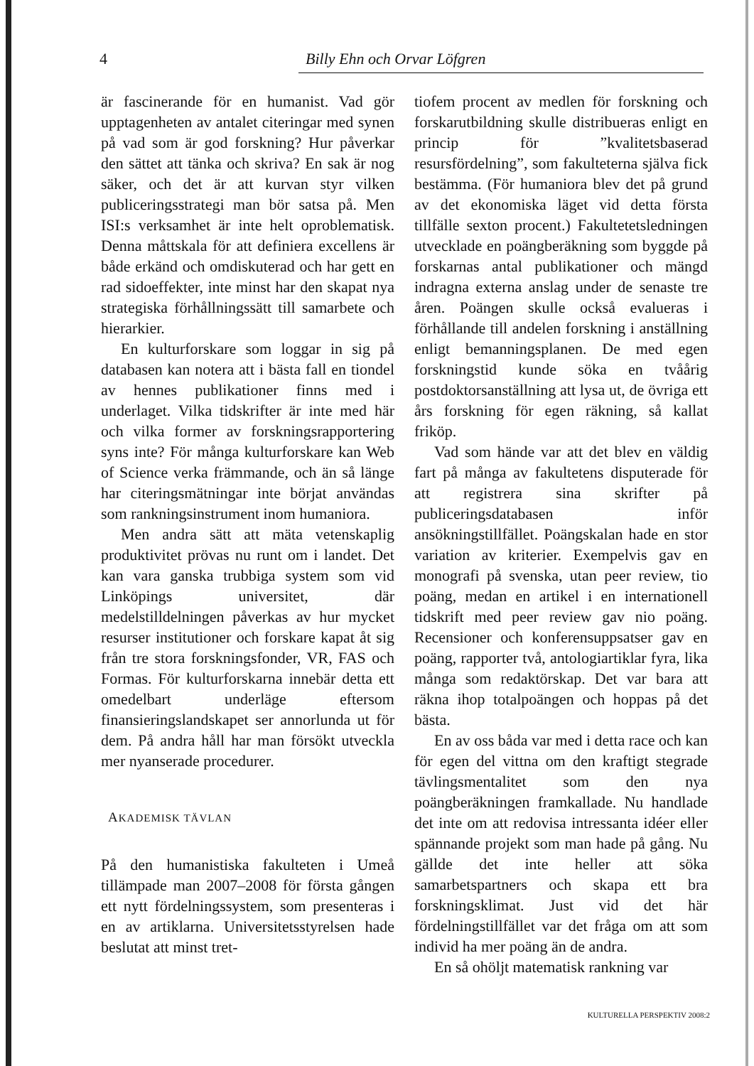4 Billy Ehn och Orvar Löfgren
är fascinerande för en humanist. Vad gör upptagenheten av antalet citeringar med synen på vad som är god forskning? Hur påverkar den sättet att tänka och skriva? En sak är nog säker, och det är att kurvan styr vilken publiceringsstrategi man bör satsa på. Men ISI:s verksamhet är inte helt oproblematisk. Denna måttskala för att definiera excellens är både erkänd och omdiskuterad och har gett en rad sidoeffekter, inte minst har den skapat nya strategiska förhållningssätt till samarbete och hierarkier.
En kulturforskare som loggar in sig på databasen kan notera att i bästa fall en tiondel av hennes publikationer finns med i underlaget. Vilka tidskrifter är inte med här och vilka former av forskningsrapportering syns inte? För många kulturforskare kan Web of Science verka främmande, och än så länge har citeringsmätningar inte börjat användas som rankningsinstrument inom humaniora.
Men andra sätt att mäta vetenskaplig produktivitet prövas nu runt om i landet. Det kan vara ganska trubbiga system som vid Linköpings universitet, där medelstilldelningen påverkas av hur mycket resurser institutioner och forskare kapat åt sig från tre stora forskningsfonder, VR, FAS och Formas. För kulturforskarna innebär detta ett omedelbart underläge eftersom finansieringslandskapet ser annorlunda ut för dem. På andra håll har man försökt utveckla mer nyanserade procedurer.
AKADEMISK TÄVLAN
På den humanistiska fakulteten i Umeå tillämpade man 2007–2008 för första gången ett nytt fördelningssystem, som presenteras i en av artiklarna. Universitetsstyrelsen hade beslutat att minst tret-
tiofem procent av medlen för forskning och forskarutbildning skulle distribueras enligt en princip för ”kvalitetsbaserad resursfördelning”, som fakulteterna själva fick bestämma. (För humaniora blev det på grund av det ekonomiska läget vid detta första tillfälle sexton procent.) Fakultetetsledningen utvecklade en poängberäkning som byggde på forskarnas antal publikationer och mängd indragna externa anslag under de senaste tre åren. Poängen skulle också evalueras i förhållande till andelen forskning i anställning enligt bemanningsplanen. De med egen forskningstid kunde söka en tvåårig postdoktorsanställning att lysa ut, de övriga ett års forskning för egen räkning, så kallat friköp.
Vad som hände var att det blev en väldig fart på många av fakultetens disputerade för att registrera sina skrifter på publiceringsdatabasen inför ansökningstillfället. Poängskalan hade en stor variation av kriterier. Exempelvis gav en monografi på svenska, utan peer review, tio poäng, medan en artikel i en internationell tidskrift med peer review gav nio poäng. Recensioner och konferensuppsatser gav en poäng, rapporter två, antologiartiklar fyra, lika många som redaktörskap. Det var bara att räkna ihop totalpoängen och hoppas på det bästa.
En av oss båda var med i detta race och kan för egen del vittna om den kraftigt stegrade tävlingsmentalitet som den nya poängberäkningen framkallade. Nu handlade det inte om att redovisa intressanta idéer eller spännande projekt som man hade på gång. Nu gällde det inte heller att söka samarbetspartners och skapa ett bra forskningsklimat. Just vid det här fördelningstillfället var det fråga om att som individ ha mer poäng än de andra.
En så ohöljt matematisk rankning var
KULTURELLA PERSPEKTIV 2008:2